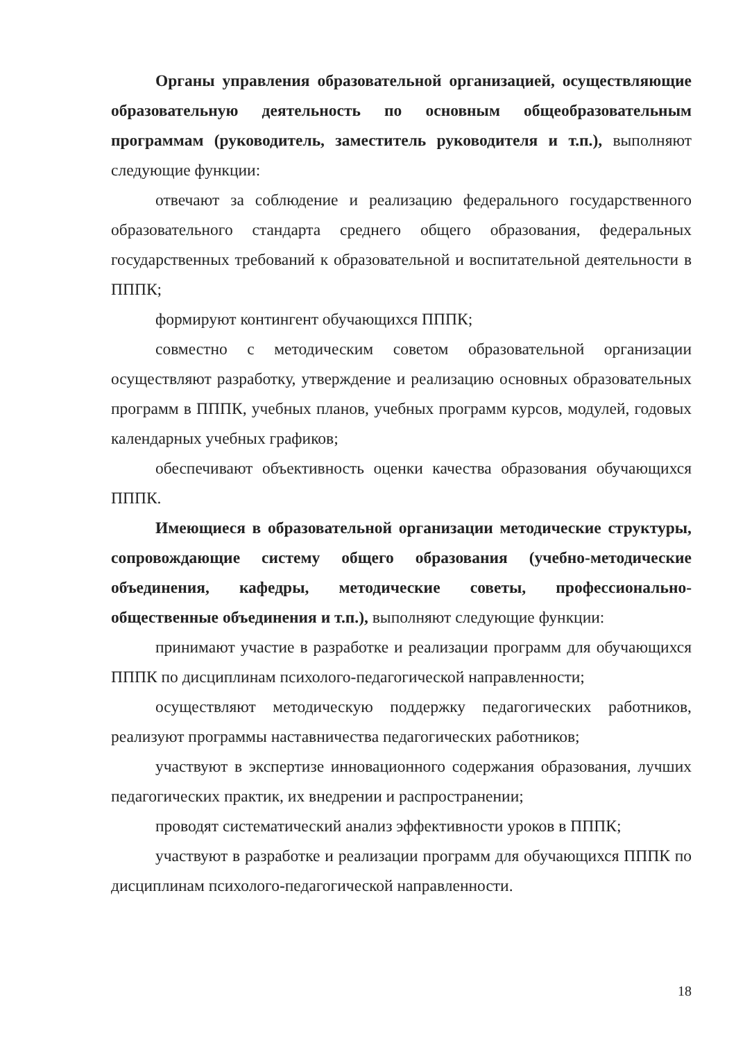Органы управления образовательной организацией, осуществляющие образовательную деятельность по основным общеобразовательным программам (руководитель, заместитель руководителя и т.п.), выполняют следующие функции:
отвечают за соблюдение и реализацию федерального государственного образовательного стандарта среднего общего образования, федеральных государственных требований к образовательной и воспитательной деятельности в ПППК;
формируют контингент обучающихся ПППК;
совместно с методическим советом образовательной организации осуществляют разработку, утверждение и реализацию основных образовательных программ в ПППК, учебных планов, учебных программ курсов, модулей, годовых календарных учебных графиков;
обеспечивают объективность оценки качества образования обучающихся ПППК.
Имеющиеся в образовательной организации методические структуры, сопровождающие систему общего образования (учебно-методические объединения, кафедры, методические советы, профессионально-общественные объединения и т.п.), выполняют следующие функции:
принимают участие в разработке и реализации программ для обучающихся ПППК по дисциплинам психолого-педагогической направленности;
осуществляют методическую поддержку педагогических работников, реализуют программы наставничества педагогических работников;
участвуют в экспертизе инновационного содержания образования, лучших педагогических практик, их внедрении и распространении;
проводят систематический анализ эффективности уроков в ПППК;
участвуют в разработке и реализации программ для обучающихся ПППК по дисциплинам психолого-педагогической направленности.
18